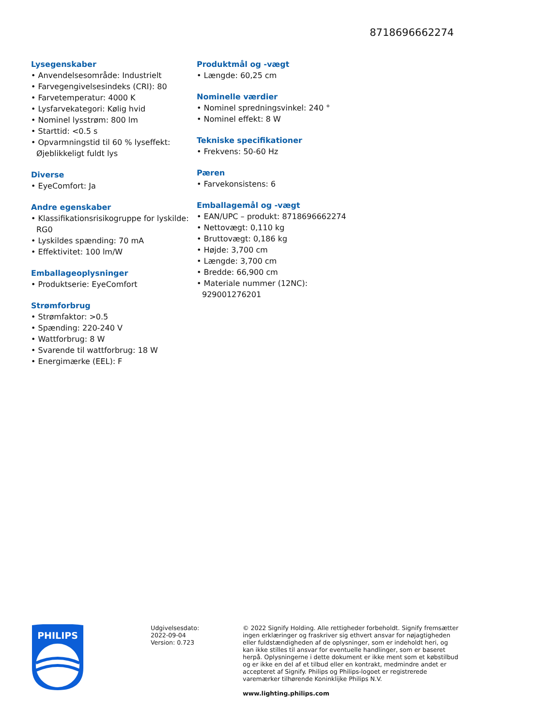8718696662274
Lysegenskaber
• Anvendelsesområde: Industrielt
• Farvegengivelsesindeks (CRI): 80
• Farvetemperatur: 4000 K
• Lysfarvekategori: Kølig hvid
• Nominel lysstrøm: 800 lm
• Starttid: <0.5 s
• Opvarmningstid til 60 % lyseffekt: Øjeblikkeligt fuldt lys
Diverse
• EyeComfort: Ja
Andre egenskaber
• Klassifikationsrisikogruppe for lyskilde: RG0
• Lyskildes spænding: 70 mA
• Effektivitet: 100 lm/W
Emballageoplysninger
• Produktserie: EyeComfort
Strømforbrug
• Strømfaktor: >0.5
• Spænding: 220-240 V
• Wattforbrug: 8 W
• Svarende til wattforbrug: 18 W
• Energimærke (EEL): F
Produktmål og -vægt
• Længde: 60,25 cm
Nominelle værdier
• Nominel spredningsvinkel: 240 °
• Nominel effekt: 8 W
Tekniske specifikationer
• Frekvens: 50-60 Hz
Pæren
• Farvekonsistens: 6
Emballagemål og -vægt
• EAN/UPC – produkt: 8718696662274
• Nettovægt: 0,110 kg
• Bruttovægt: 0,186 kg
• Højde: 3,700 cm
• Længde: 3,700 cm
• Bredde: 66,900 cm
• Materiale nummer (12NC): 929001276201
PHILIPS
Udgivelsesdato:
2022-09-04
Version: 0.723
© 2022 Signify Holding. Alle rettigheder forbeholdt. Signify fremsætter ingen erklæringer og fraskriver sig ethvert ansvar for nøjagtigheden eller fuldstændigheden af de oplysninger, som er indeholdt heri, og kan ikke stilles til ansvar for eventuelle handlinger, som er baseret herpå. Oplysningerne i dette dokument er ikke ment som et købstilbud og er ikke en del af et tilbud eller en kontrakt, medmindre andet er accepteret af Signify. Philips og Philips-logoet er registrerede varemærker tilhørende Koninklijke Philips N.V.
www.lighting.philips.com